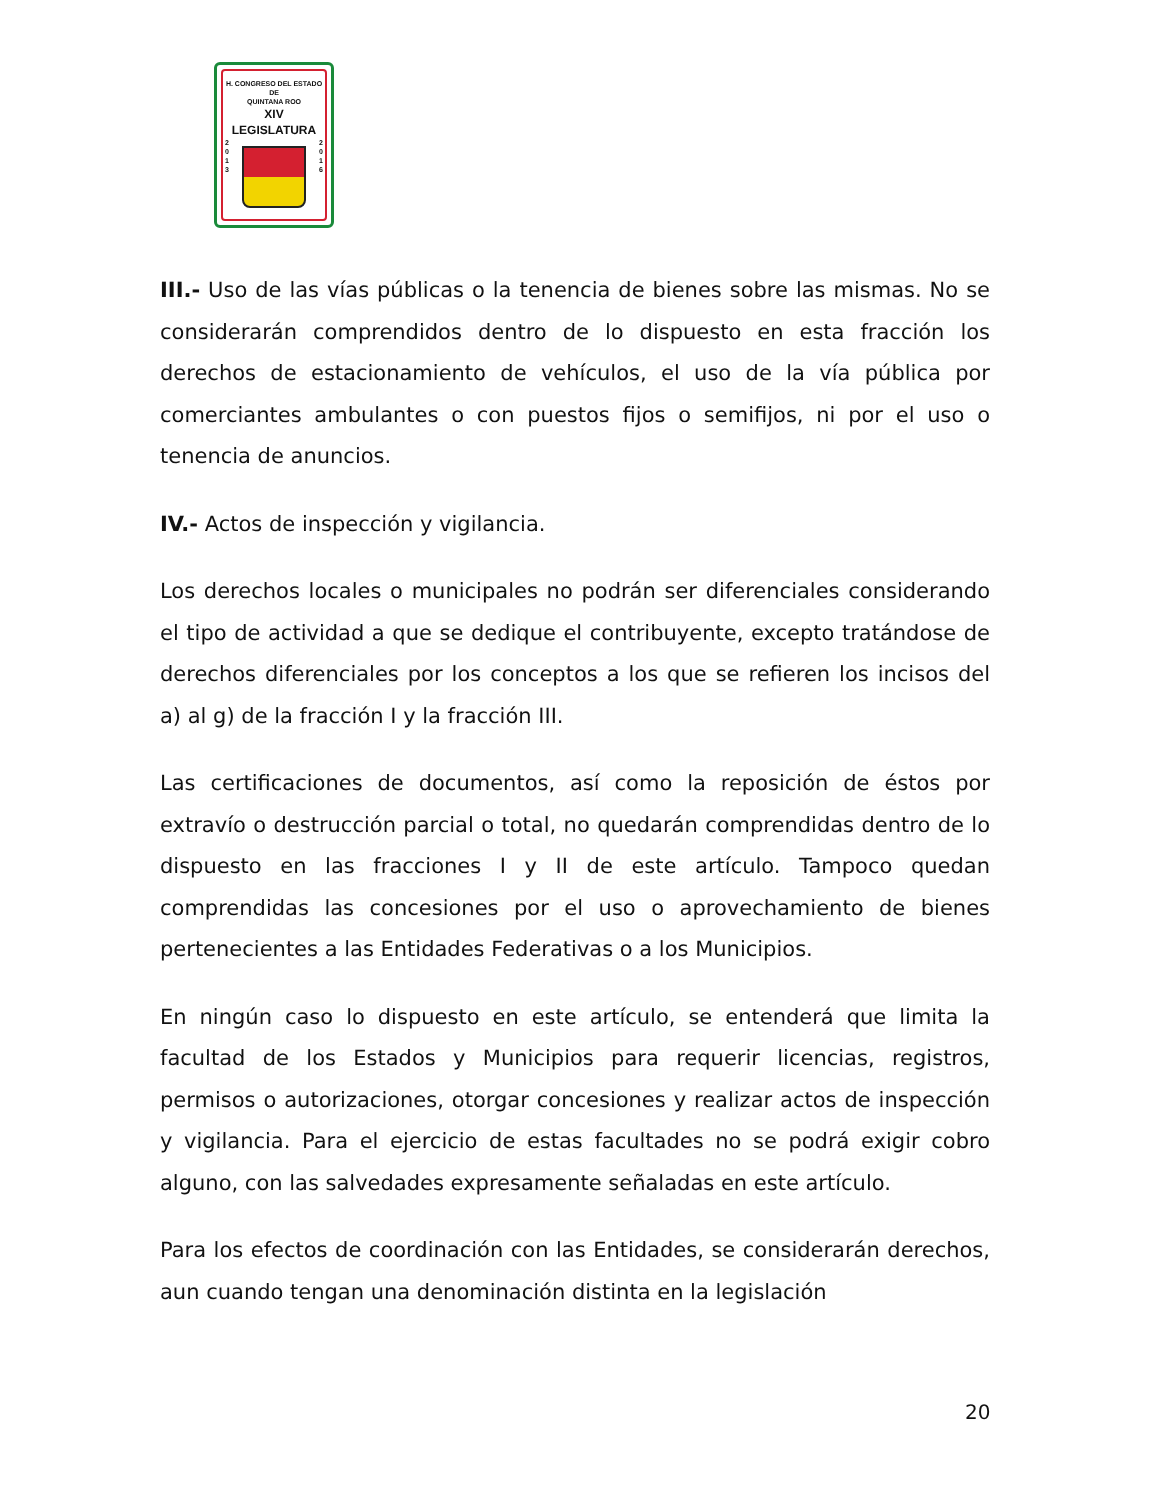H. CONGRESO DEL ESTADO
DE
QUINTANA ROO
XIV LEGISLATURA
2
0
1
3
2
0
1
6
III.- Uso de las vías públicas o la tenencia de bienes sobre las mismas. No se considerarán comprendidos dentro de lo dispuesto en esta fracción los derechos de estacionamiento de vehículos, el uso de la vía pública por comerciantes ambulantes o con puestos fijos o semifijos, ni por el uso o tenencia de anuncios.
IV.- Actos de inspección y vigilancia.
Los derechos locales o municipales no podrán ser diferenciales considerando el tipo de actividad a que se dedique el contribuyente, excepto tratándose de derechos diferenciales por los conceptos a los que se refieren los incisos del a) al g) de la fracción I y la fracción III.
Las certificaciones de documentos, así como la reposición de éstos por extravío o destrucción parcial o total, no quedarán comprendidas dentro de lo dispuesto en las fracciones I y II de este artículo. Tampoco quedan comprendidas las concesiones por el uso o aprovechamiento de bienes pertenecientes a las Entidades Federativas o a los Municipios.
En ningún caso lo dispuesto en este artículo, se entenderá que limita la facultad de los Estados y Municipios para requerir licencias, registros, permisos o autorizaciones, otorgar concesiones y realizar actos de inspección y vigilancia. Para el ejercicio de estas facultades no se podrá exigir cobro alguno, con las salvedades expresamente señaladas en este artículo.
Para los efectos de coordinación con las Entidades, se considerarán derechos, aun cuando tengan una denominación distinta en la legislación
20